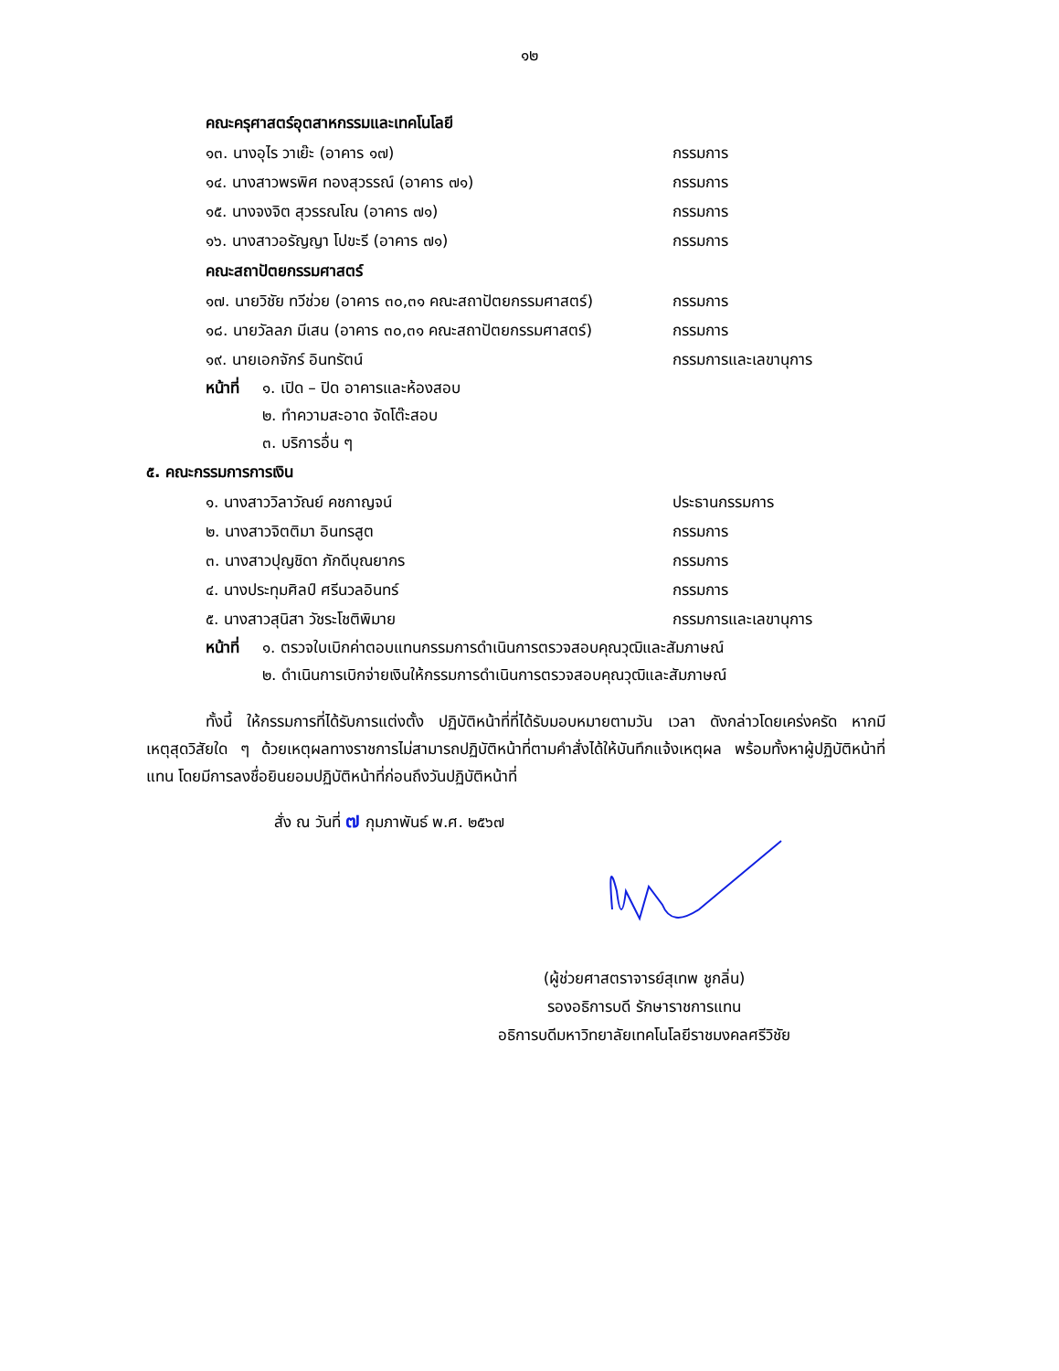๑๒
คณะครุศาสตร์อุตสาหกรรมและเทคโนโลยี
๑๓. นางอุไร วาเย๊ะ (อาคาร ๑๗) กรรมการ
๑๔. นางสาวพรพิศ ทองสุวรรณ์ (อาคาร ๗๑) กรรมการ
๑๕. นางจงจิต สุวรรณโณ (อาคาร ๗๑) กรรมการ
๑๖. นางสาวอรัญญา โปขะรี (อาคาร ๗๑) กรรมการ
คณะสถาปัตยกรรมศาสตร์
๑๗. นายวิชัย ทวีช่วย (อาคาร ๓๐,๓๑ คณะสถาปัตยกรรมศาสตร์)
กรรมการ
๑๘. นายวัลลภ มีเสน (อาคาร ๓๐,๓๑ คณะสถาปัตยกรรมศาสตร์)
กรรมการ
๑๙. นายเอกจักร์ อินทรัตน์ กรรมการและเลขานุการ
หน้าที่ ๑. เปิด – ปิด อาคารและห้องสอบ
๒. ทำความสะอาด จัดโต๊ะสอบ
๓. บริการอื่น ๆ
๕. คณะกรรมการการเงิน
๑. นางสาววิลาวัณย์ คชกาญจน์ ประธานกรรมการ
๒. นางสาวจิตติมา อินทรสูต กรรมการ
๓. นางสาวปุญชิดา ภักดีบุณยากร กรรมการ
๔. นางประทุมศิลป์ ศรีนวลอินทร์ กรรมการ
๕. นางสาวสุนิสา วัชระโชติพิมาย กรรมการและเลขานุการ
หน้าที่ ๑. ตรวจใบเบิกค่าตอบแทนกรรมการดำเนินการตรวจสอบคุณวุฒิและสัมภาษณ์
๒. ดำเนินการเบิกจ่ายเงินให้กรรมการดำเนินการตรวจสอบคุณวุฒิและสัมภาษณ์
ทั้งนี้ ให้กรรมการที่ได้รับการแต่งตั้ง ปฏิบัติหน้าที่ที่ได้รับมอบหมายตามวัน เวลา ดังกล่าวโดยเคร่งครัด หากมีเหตุสุดวิสัยใด ๆ ด้วยเหตุผลทางราชการไม่สามารถปฏิบัติหน้าที่ตามคำสั่งได้ให้บันทึกแจ้งเหตุผล พร้อมทั้งหาผู้ปฏิบัติหน้าที่แทน โดยมีการลงชื่อยินยอมปฏิบัติหน้าที่ก่อนถึงวันปฏิบัติหน้าที่
สั่ง ณ วันที่ ๗ กุมภาพันธ์ พ.ศ. ๒๕๖๗
(ผู้ช่วยศาสตราจารย์สุเทพ ชูกลิ่น)
รองอธิการบดี รักษาราชการแทน
อธิการบดีมหาวิทยาลัยเทคโนโลยีราชมงคลศรีวิชัย